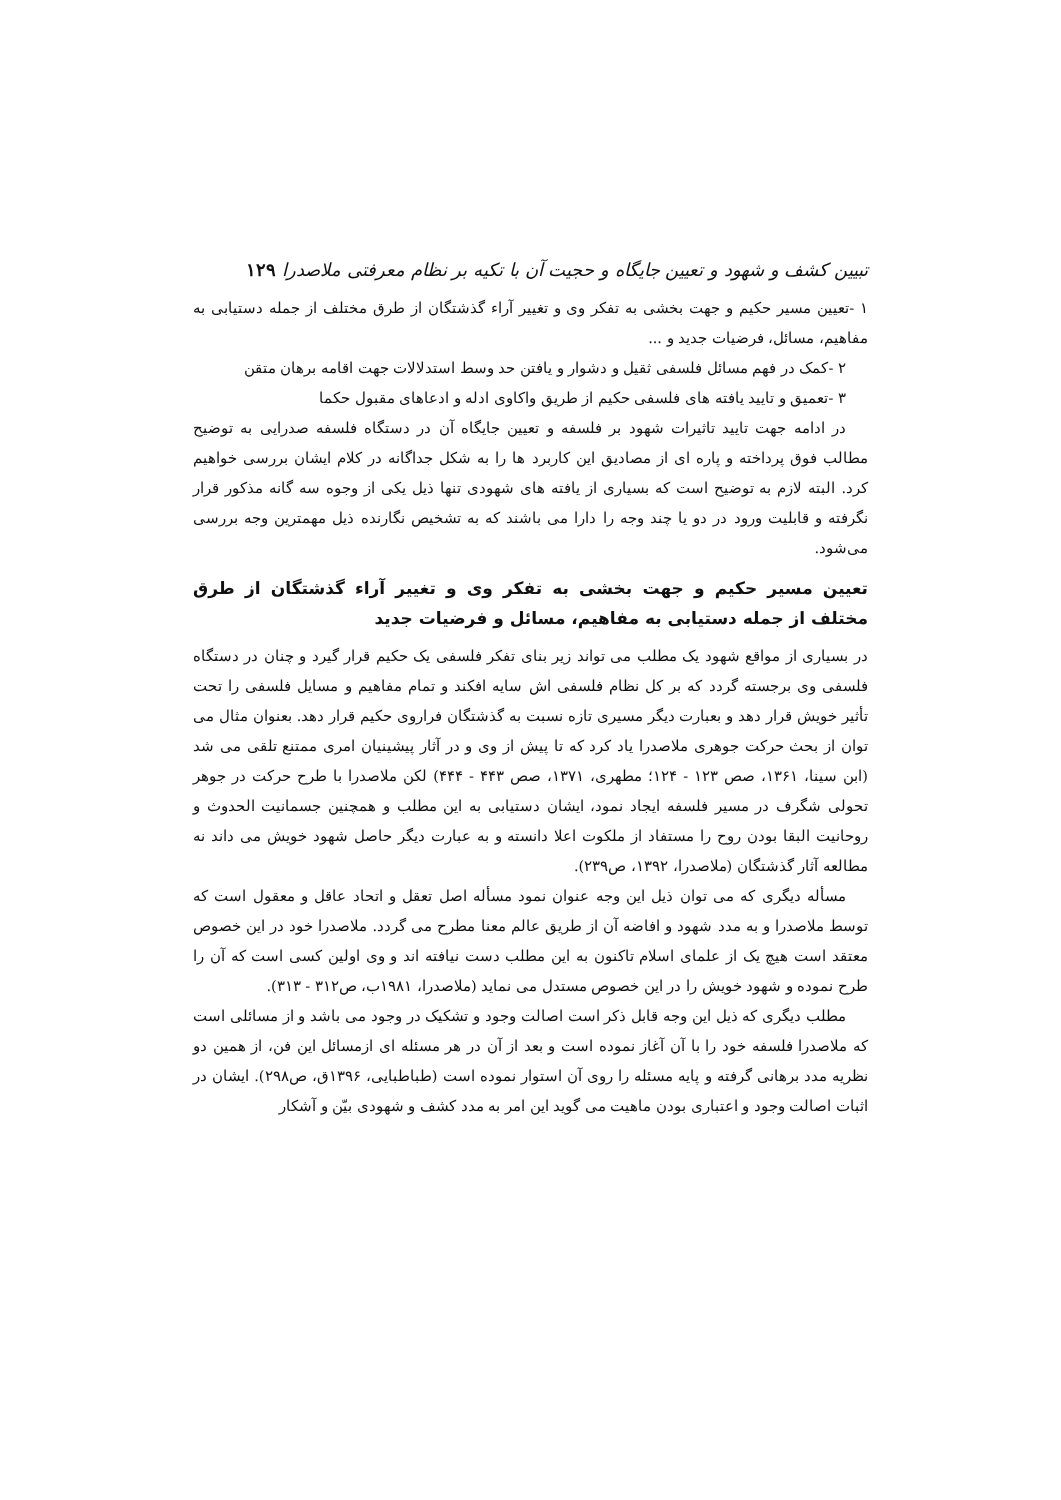تبیین کشف و شهود و تعیین جایگاه و حجیت آن با تکیه بر نظام معرفتی ملاصدرا ۱۲۹
۱ -تعیین مسیر حکیم و جهت بخشی به تفکر وی و تغییر آراء گذشتگان از طرق مختلف از جمله دستیابی به مفاهیم، مسائل، فرضیات جدید و ...
۲ -کمک در فهم مسائل فلسفی ثقیل و دشوار و یافتن حد وسط استدلالات جهت اقامه برهان متقن
۳ -تعمیق و تایید یافته های فلسفی حکیم از طریق واکاوی ادله و ادعاهای مقبول حکما
در ادامه جهت تایید تاثیرات شهود بر فلسفه و تعیین جایگاه آن در دستگاه فلسفه صدرایی به توضیح مطالب فوق پرداخته و پاره ای از مصادیق این کاربرد ها را به شکل جداگانه در کلام ایشان بررسی خواهیم کرد. البته لازم به توضیح است که بسیاری از یافته های شهودی تنها ذیل یکی از وجوه سه گانه مذکور قرار نگرفته و قابلیت ورود در دو یا چند وجه را دارا می باشند که به تشخیص نگارنده ذیل مهمترین وجه بررسی می‌شود.
تعیین مسیر حکیم و جهت بخشی به تفکر وی و تغییر آراء گذشتگان از طرق مختلف از جمله دستیابی به مفاهیم، مسائل و فرضیات جدید
در بسیاری از مواقع شهود یک مطلب می تواند زیر بنای تفکر فلسفی یک حکیم قرار گیرد و چنان در دستگاه فلسفی وی برجسته گردد که بر کل نظام فلسفی اش سایه افکند و تمام مفاهیم و مسایل فلسفی را تحت تأثیر خویش قرار دهد و بعبارت دیگر مسیری تازه نسبت به گذشتگان فراروی حکیم قرار دهد. بعنوان مثال می توان از بحث حرکت جوهری ملاصدرا یاد کرد که تا پیش از وی و در آثار پیشینیان امری ممتنع تلقی می شد (ابن سینا، ۱۳۶۱، صص ۱۲۳ - ۱۲۴؛ مطهری، ۱۳۷۱، صص ۴۴۳ - ۴۴۴) لکن ملاصدرا با طرح حرکت در جوهر تحولی شگرف در مسیر فلسفه ایجاد نمود، ایشان دستیابی به این مطلب و همچنین جسمانیت الحدوث و روحانیت البقا بودن روح را مستفاد از ملکوت اعلا دانسته و به عبارت دیگر حاصل شهود خویش می داند نه مطالعه آثار گذشتگان (ملاصدرا، ۱۳۹۲، ص۲۳۹).
مسأله دیگری که می توان ذیل این وجه عنوان نمود مسأله اصل تعقل و اتحاد عاقل و معقول است که توسط ملاصدرا و به مدد شهود و افاضه آن از طریق عالم معنا مطرح می گردد. ملاصدرا خود در این خصوص معتقد است هیچ یک از علمای اسلام تاکنون به این مطلب دست نیافته اند و وی اولین کسی است که آن را طرح نموده و شهود خویش را در این خصوص مستدل می نماید (ملاصدرا، ۱۹۸۱ب، ص۳۱۲ - ۳۱۳).
مطلب دیگری که ذیل این وجه قابل ذکر است اصالت وجود و تشکیک در وجود می باشد و از مسائلی است که ملاصدرا فلسفه خود را با آن آغاز نموده است و بعد از آن در هر مسئله ای ازمسائل این فن، از همین دو نظریه مدد برهانی گرفته و پایه مسئله را روی آن استوار نموده است (طباطبایی، ۱۳۹۶ق، ص۲۹۸). ایشان در اثبات اصالت وجود و اعتباری بودن ماهیت می گوید این امر به مدد کشف و شهودی بیّن و آشکار